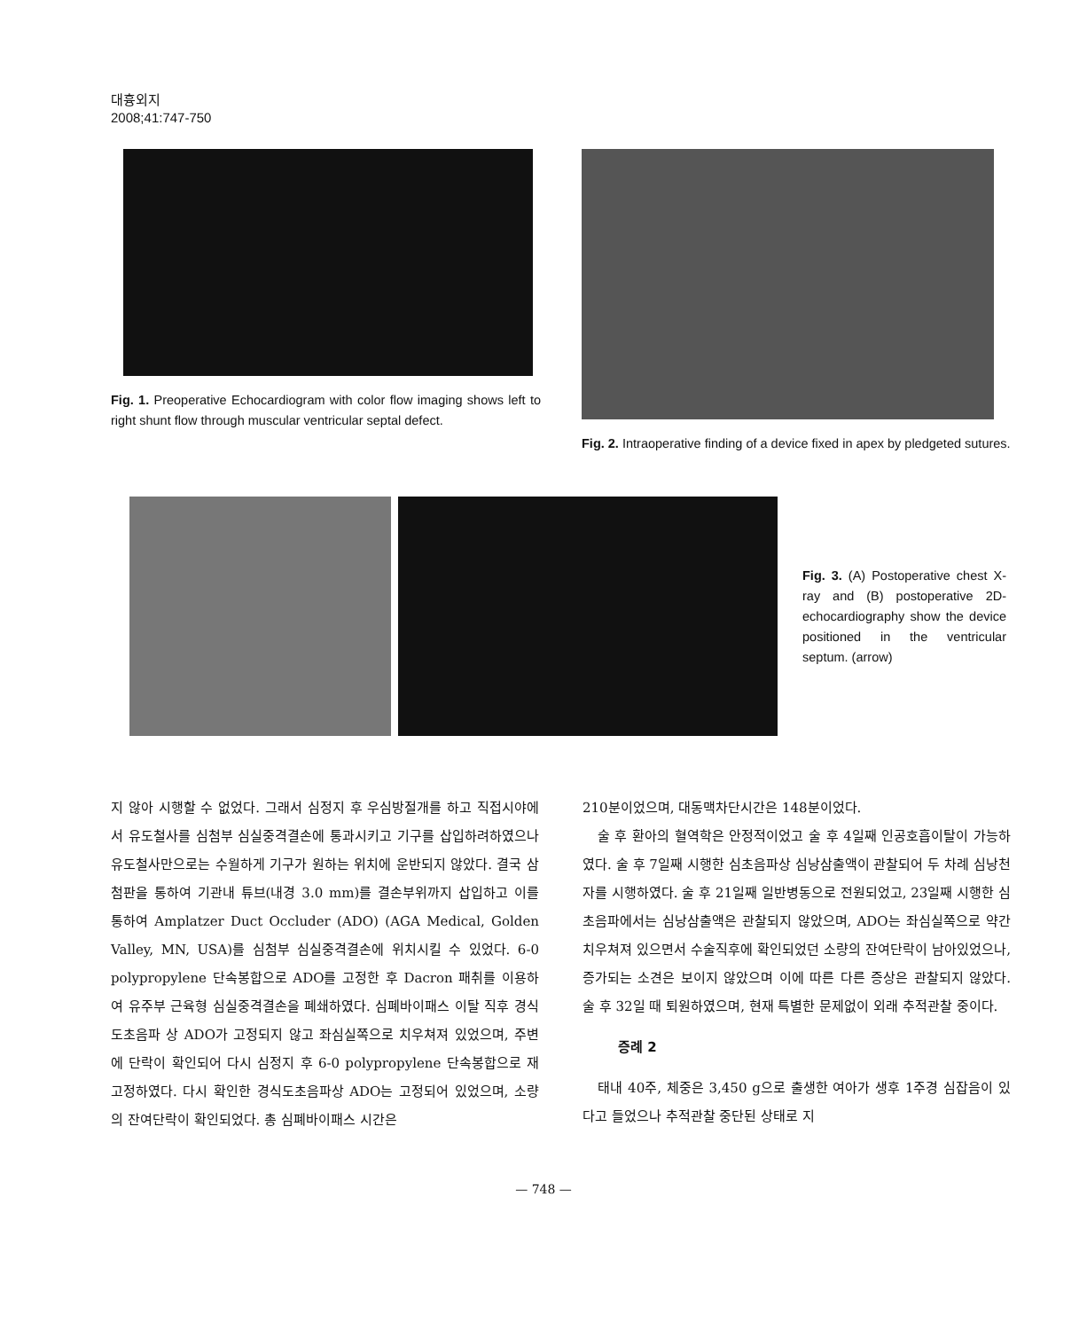대흉외지
2008;41:747-750
Fig. 1. Preoperative Echocardiogram with color flow imaging shows left to right shunt flow through muscular ventricular septal defect.
Fig. 2. Intraoperative finding of a device fixed in apex by pledgeted sutures.
Fig. 3. (A) Postoperative chest X-ray and (B) postoperative 2D-echocardiography show the device positioned in the ventricular septum. (arrow)
지 않아 시행할 수 없었다. 그래서 심정지 후 우심방절개를 하고 직접시야에서 유도철사를 심첨부 심실중격결손에 통과시키고 기구를 삽입하려하였으나 유도철사만으로는 수월하게 기구가 원하는 위치에 운반되지 않았다. 결국 삼첨판을 통하여 기관내 튜브(내경 3.0 mm)를 결손부위까지 삽입하고 이를 통하여 Amplatzer Duct Occluder (ADO) (AGA Medical, Golden Valley, MN, USA)를 심첨부 심실중격결손에 위치시킬 수 있었다. 6-0 polypropylene 단속봉합으로 ADO를 고정한 후 Dacron 패취를 이용하여 유주부 근육형 심실중격결손을 폐쇄하였다. 심폐바이패스 이탈 직후 경식도초음파 상 ADO가 고정되지 않고 좌심실쪽으로 치우쳐져 있었으며, 주변에 단락이 확인되어 다시 심정지 후 6-0 polypropylene 단속봉합으로 재고정하였다. 다시 확인한 경식도초음파상 ADO는 고정되어 있었으며, 소량의 잔여단락이 확인되었다. 총 심폐바이패스 시간은
210분이었으며, 대동맥차단시간은 148분이었다.
술 후 환아의 혈역학은 안정적이었고 술 후 4일째 인공호흡이탈이 가능하였다. 술 후 7일째 시행한 심초음파상 심낭삼출액이 관찰되어 두 차례 심낭천자를 시행하였다. 술 후 21일째 일반병동으로 전원되었고, 23일째 시행한 심초음파에서는 심낭삼출액은 관찰되지 않았으며, ADO는 좌심실쪽으로 약간 치우쳐져 있으면서 수술직후에 확인되었던 소량의 잔여단락이 남아있었으나, 증가되는 소견은 보이지 않았으며 이에 따른 다른 증상은 관찰되지 않았다. 술 후 32일 때 퇴원하였으며, 현재 특별한 문제없이 외래 추적관찰 중이다.
증례 2
태내 40주, 체중은 3,450 g으로 출생한 여아가 생후 1주경 심잡음이 있다고 들었으나 추적관찰 중단된 상태로 지
— 748 —